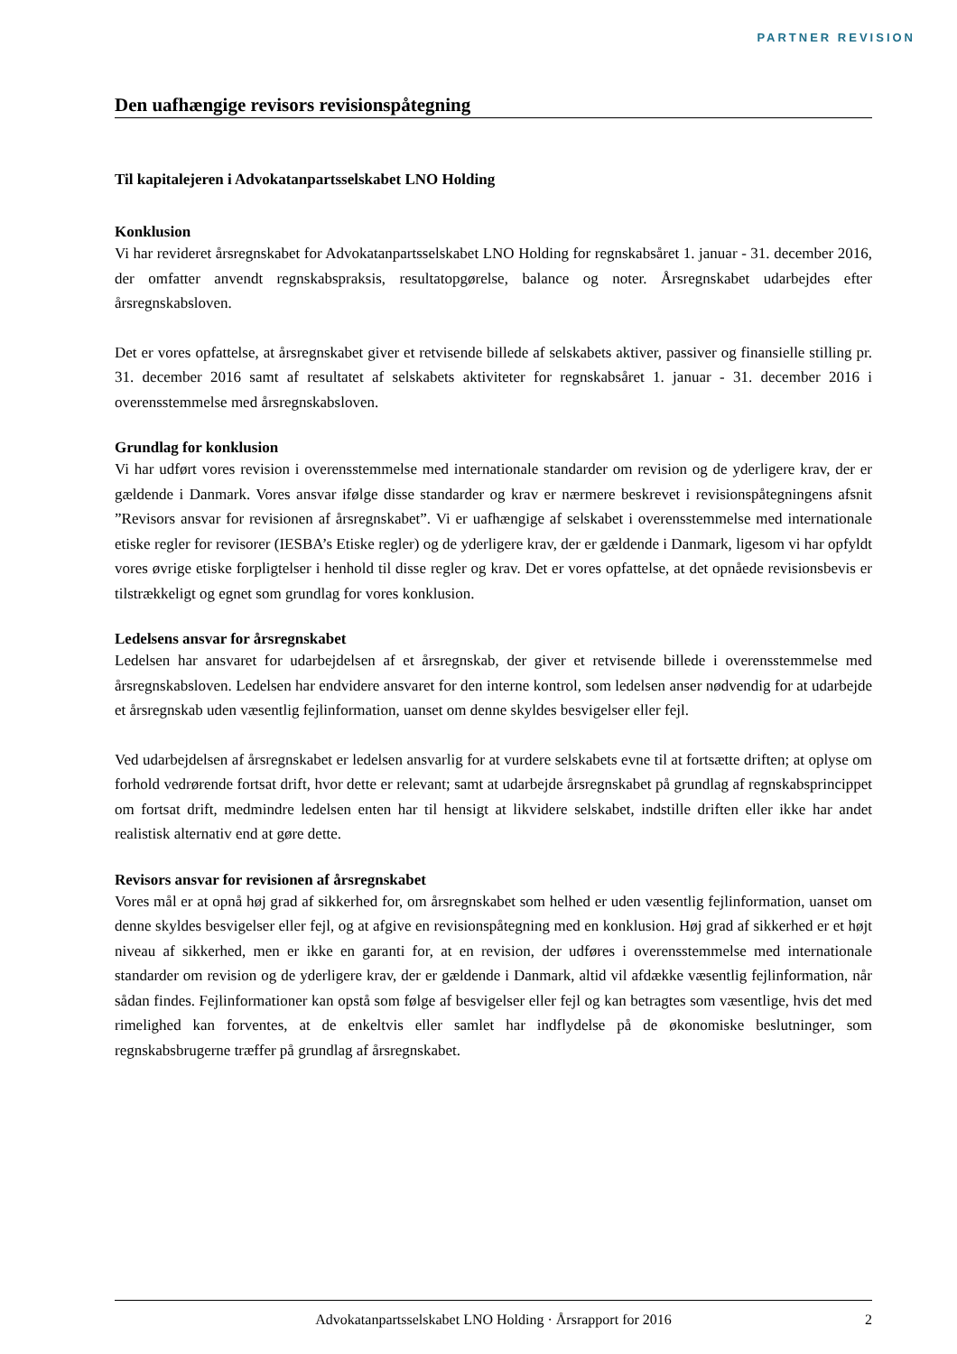PARTNER REVISION
Den uafhængige revisors revisionspåtegning
Til kapitalejeren i Advokatanpartsselskabet LNO Holding
Konklusion
Vi har revideret årsregnskabet for Advokatanpartsselskabet LNO Holding for regnskabsåret 1. januar - 31. december 2016, der omfatter anvendt regnskabspraksis, resultatopgørelse, balance og noter. Årsregnskabet udarbejdes efter årsregnskabsloven.
Det er vores opfattelse, at årsregnskabet giver et retvisende billede af selskabets aktiver, passiver og finansielle stilling pr. 31. december 2016 samt af resultatet af selskabets aktiviteter for regnskabsåret 1. januar - 31. december 2016 i overensstemmelse med årsregnskabsloven.
Grundlag for konklusion
Vi har udført vores revision i overensstemmelse med internationale standarder om revision og de yderligere krav, der er gældende i Danmark. Vores ansvar ifølge disse standarder og krav er nærmere beskrevet i revisionspåtegningens afsnit ”Revisors ansvar for revisionen af årsregnskabet”. Vi er uafhængige af selskabet i overensstemmelse med internationale etiske regler for revisorer (IESBA’s Etiske regler) og de yderligere krav, der er gældende i Danmark, ligesom vi har opfyldt vores øvrige etiske forpligtelser i henhold til disse regler og krav. Det er vores opfattelse, at det opnåede revisionsbevis er tilstrækkeligt og egnet som grundlag for vores konklusion.
Ledelsens ansvar for årsregnskabet
Ledelsen har ansvaret for udarbejdelsen af et årsregnskab, der giver et retvisende billede i overensstemmelse med årsregnskabsloven. Ledelsen har endvidere ansvaret for den interne kontrol, som ledelsen anser nødvendig for at udarbejde et årsregnskab uden væsentlig fejlinformation, uanset om denne skyldes besvigelser eller fejl.
Ved udarbejdelsen af årsregnskabet er ledelsen ansvarlig for at vurdere selskabets evne til at fortsætte driften; at oplyse om forhold vedrørende fortsat drift, hvor dette er relevant; samt at udarbejde årsregnskabet på grundlag af regnskabsprincippet om fortsat drift, medmindre ledelsen enten har til hensigt at likvidere selskabet, indstille driften eller ikke har andet realistisk alternativ end at gøre dette.
Revisors ansvar for revisionen af årsregnskabet
Vores mål er at opnå høj grad af sikkerhed for, om årsregnskabet som helhed er uden væsentlig fejlinformation, uanset om denne skyldes besvigelser eller fejl, og at afgive en revisionspåtegning med en konklusion. Høj grad af sikkerhed er et højt niveau af sikkerhed, men er ikke en garanti for, at en revision, der udføres i overensstemmelse med internationale standarder om revision og de yderligere krav, der er gældende i Danmark, altid vil afdække væsentlig fejlinformation, når sådan findes. Fejlinformationer kan opstå som følge af besvigelser eller fejl og kan betragtes som væsentlige, hvis det med rimelighed kan forventes, at de enkeltvis eller samlet har indflydelse på de økonomiske beslutninger, som regnskabsbrugerne træffer på grundlag af årsregnskabet.
Advokatanpartsselskabet LNO Holding · Årsrapport for 2016 2